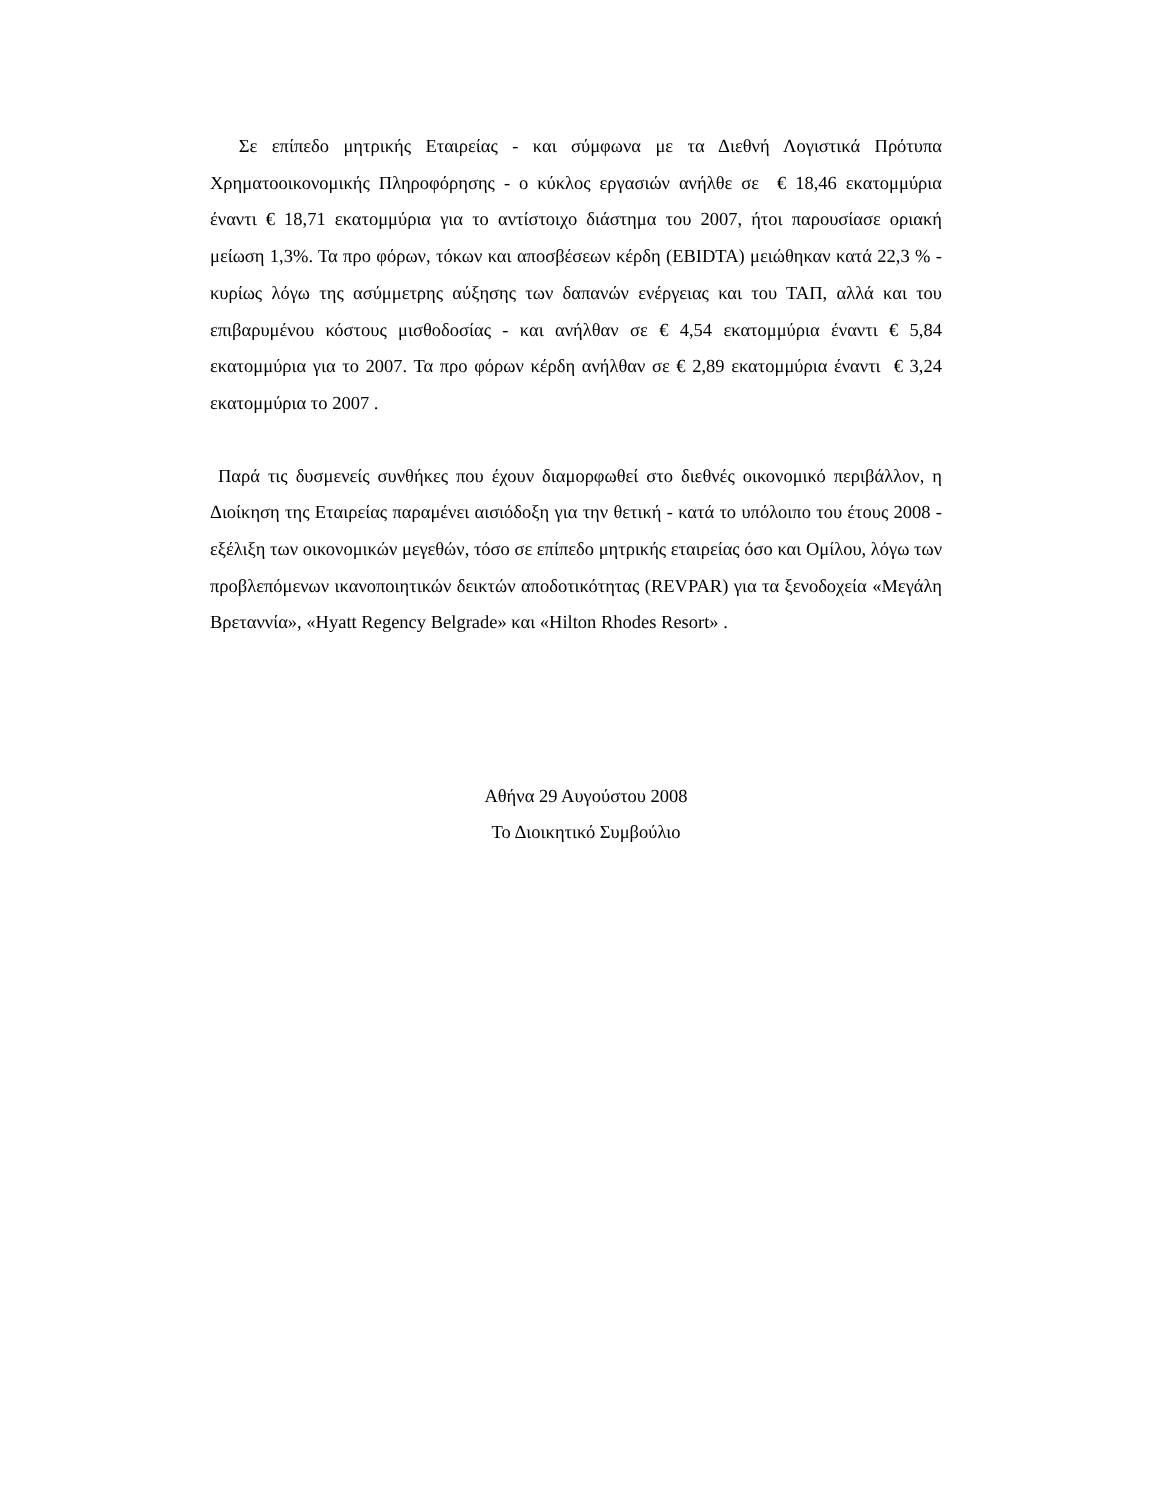Σε επίπεδο μητρικής Εταιρείας - και σύμφωνα με τα Διεθνή Λογιστικά Πρότυπα Χρηματοοικονομικής Πληροφόρησης - ο κύκλος εργασιών ανήλθε σε € 18,46 εκατομμύρια έναντι € 18,71 εκατομμύρια για το αντίστοιχο διάστημα του 2007, ήτοι παρουσίασε οριακή μείωση 1,3%. Τα προ φόρων, τόκων και αποσβέσεων κέρδη (EBIDTA) μειώθηκαν κατά 22,3 % - κυρίως λόγω της ασύμμετρης αύξησης των δαπανών ενέργειας και του ΤΑΠ, αλλά και του επιβαρυμένου κόστους μισθοδοσίας - και ανήλθαν σε € 4,54 εκατομμύρια έναντι € 5,84 εκατομμύρια για το 2007. Τα προ φόρων κέρδη ανήλθαν σε € 2,89 εκατομμύρια έναντι € 3,24 εκατομμύρια το 2007 .
Παρά τις δυσμενείς συνθήκες που έχουν διαμορφωθεί στο διεθνές οικονομικό περιβάλλον, η Διοίκηση της Εταιρείας παραμένει αισιόδοξη για την θετική - κατά το υπόλοιπο του έτους 2008 - εξέλιξη των οικονομικών μεγεθών, τόσο σε επίπεδο μητρικής εταιρείας όσο και Ομίλου, λόγω των προβλεπόμενων ικανοποιητικών δεικτών αποδοτικότητας (REVPAR) για τα ξενοδοχεία «Μεγάλη Βρεταννία», «Hyatt Regency Belgrade» και «Hilton Rhodes Resort» .
Αθήνα 29 Αυγούστου 2008
Το Διοικητικό Συμβούλιο